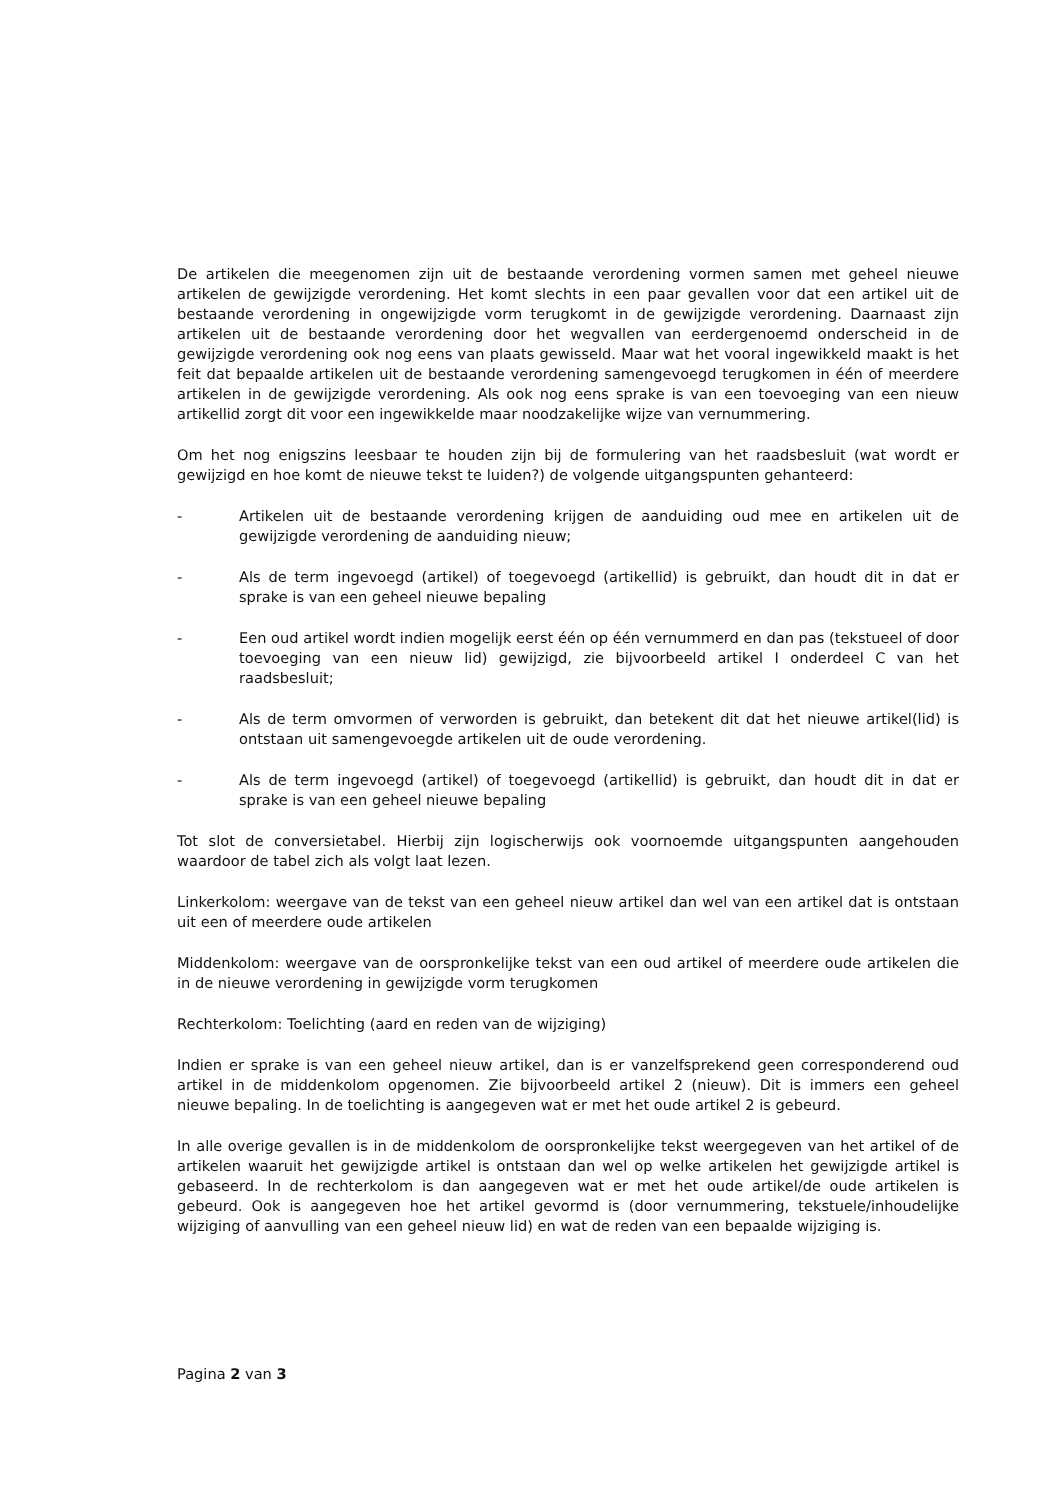De artikelen die meegenomen zijn uit de bestaande verordening vormen samen met geheel nieuwe artikelen de gewijzigde verordening. Het komt slechts in een paar gevallen voor dat een artikel uit de bestaande verordening in ongewijzigde vorm terugkomt in de gewijzigde verordening. Daarnaast zijn artikelen uit de bestaande verordening door het wegvallen van eerdergenoemd onderscheid in de gewijzigde verordening ook nog eens van plaats gewisseld. Maar wat het vooral ingewikkeld maakt is het feit dat bepaalde artikelen uit de bestaande verordening samengevoegd terugkomen in één of meerdere artikelen in de gewijzigde verordening. Als ook nog eens sprake is van een toevoeging van een nieuw artikellid zorgt dit voor een ingewikkelde maar noodzakelijke wijze van vernummering.
Om het nog enigszins leesbaar te houden zijn bij de formulering van het raadsbesluit (wat wordt er gewijzigd en hoe komt de nieuwe tekst te luiden?) de volgende uitgangspunten gehanteerd:
- Artikelen uit de bestaande verordening krijgen de aanduiding oud mee en artikelen uit de gewijzigde verordening de aanduiding nieuw;
- Als de term ingevoegd (artikel) of toegevoegd (artikellid) is gebruikt, dan houdt dit in dat er sprake is van een geheel nieuwe bepaling
- Een oud artikel wordt indien mogelijk eerst één op één vernummerd en dan pas (tekstueel of door toevoeging van een nieuw lid) gewijzigd, zie bijvoorbeeld artikel I onderdeel C van het raadsbesluit;
- Als de term omvormen of verworden is gebruikt, dan betekent dit dat het nieuwe artikel(lid) is ontstaan uit samengevoegde artikelen uit de oude verordening.
- Als de term ingevoegd (artikel) of toegevoegd (artikellid) is gebruikt, dan houdt dit in dat er sprake is van een geheel nieuwe bepaling
Tot slot de conversietabel. Hierbij zijn logischerwijs ook voornoemde uitgangspunten aangehouden waardoor de tabel zich als volgt laat lezen.
Linkerkolom: weergave van de tekst van een geheel nieuw artikel dan wel van een artikel dat is ontstaan uit een of meerdere oude artikelen
Middenkolom: weergave van de oorspronkelijke tekst van een oud artikel of meerdere oude artikelen die in de nieuwe verordening in gewijzigde vorm terugkomen
Rechterkolom: Toelichting (aard en reden van de wijziging)
Indien er sprake is van een geheel nieuw artikel, dan is er vanzelfsprekend geen corresponderend oud artikel in de middenkolom opgenomen. Zie bijvoorbeeld artikel 2 (nieuw). Dit is immers een geheel nieuwe bepaling. In de toelichting is aangegeven wat er met het oude artikel 2 is gebeurd.
In alle overige gevallen is in de middenkolom de oorspronkelijke tekst weergegeven van het artikel of de artikelen waaruit het gewijzigde artikel is ontstaan dan wel op welke artikelen het gewijzigde artikel is gebaseerd. In de rechterkolom is dan aangegeven wat er met het oude artikel/de oude artikelen is gebeurd. Ook is aangegeven hoe het artikel gevormd is (door vernummering, tekstuele/inhoudelijke wijziging of aanvulling van een geheel nieuw lid) en wat de reden van een bepaalde wijziging is.
Pagina 2 van 3